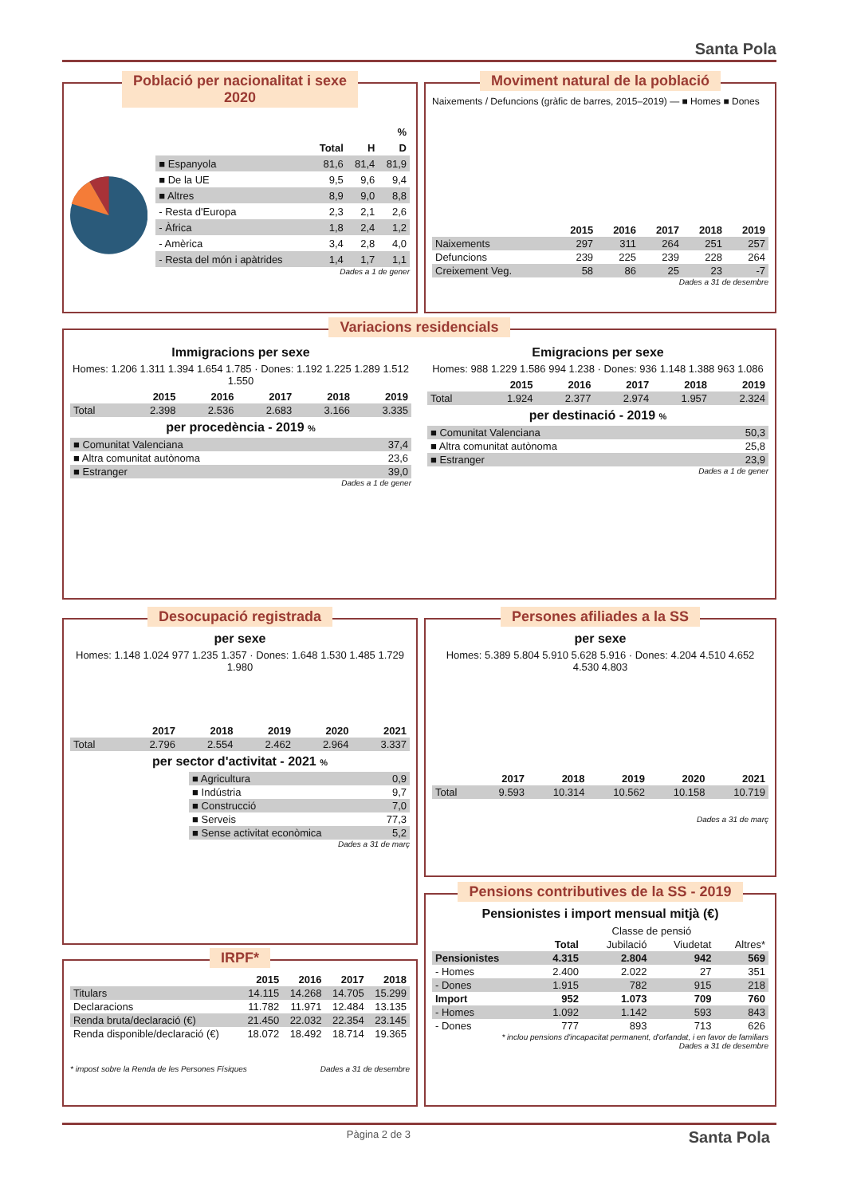Santa Pola
Població per nacionalitat i sexe
2020
| | % | | |
| --- | --- | --- | --- |
| | Total | H | D |
| ■ Espanyola | 81,6 | 81,4 | 81,9 |
| ■ De la UE | 9,5 | 9,6 | 9,4 |
| ■ Altres | 8,9 | 9,0 | 8,8 |
| - Resta d'Europa | 2,3 | 2,1 | 2,6 |
| - Àfrica | 1,8 | 2,4 | 1,2 |
| - Amèrica | 3,4 | 2,8 | 4,0 |
| - Resta del món i apàtrides | 1,4 | 1,7 | 1,1 |
Dades a 1 de gener
Moviment natural de la població
Naixements / Defuncions (gràfic de barres, 2015–2019) — ■ Homes ■ Dones
| | 2015 | 2016 | 2017 | 2018 | 2019 |
| --- | --- | --- | --- | --- | --- |
| Naixements | 297 | 311 | 264 | 251 | 257 |
| Defuncions | 239 | 225 | 239 | 228 | 264 |
| Creixement Veg. | 58 | 86 | 25 | 23 | -7 |
Dades a 31 de desembre
Variacions residencials
Immigracions per sexe
Homes: 1.206 1.311 1.394 1.654 1.785 · Dones: 1.192 1.225 1.289 1.512 1.550
| | 2015 | 2016 | 2017 | 2018 | 2019 |
| --- | --- | --- | --- | --- | --- |
| Total | 2.398 | 2.536 | 2.683 | 3.166 | 3.335 |
per procedència - 2019 %
| ■ Comunitat Valenciana | 37,4 |
| ■ Altra comunitat autònoma | 23,6 |
| ■ Estranger | 39,0 |
Dades a 1 de gener
Emigracions per sexe
Homes: 988 1.229 1.586 994 1.238 · Dones: 936 1.148 1.388 963 1.086
| | 2015 | 2016 | 2017 | 2018 | 2019 |
| --- | --- | --- | --- | --- | --- |
| Total | 1.924 | 2.377 | 2.974 | 1.957 | 2.324 |
per destinació - 2019 %
| ■ Comunitat Valenciana | 50,3 |
| ■ Altra comunitat autònoma | 25,8 |
| ■ Estranger | 23,9 |
Dades a 1 de gener
Desocupació registrada
per sexe
Homes: 1.148 1.024 977 1.235 1.357 · Dones: 1.648 1.530 1.485 1.729 1.980
| | 2017 | 2018 | 2019 | 2020 | 2021 |
| --- | --- | --- | --- | --- | --- |
| Total | 2.796 | 2.554 | 2.462 | 2.964 | 3.337 |
per sector d'activitat - 2021 %
| ■ Agricultura | 0,9 |
| ■ Indústria | 9,7 |
| ■ Construcció | 7,0 |
| ■ Serveis | 77,3 |
| ■ Sense activitat econòmica | 5,2 |
Dades a 31 de març
Persones afiliades a la SS
per sexe
Homes: 5.389 5.804 5.910 5.628 5.916 · Dones: 4.204 4.510 4.652 4.530 4.803
| | 2017 | 2018 | 2019 | 2020 | 2021 |
| --- | --- | --- | --- | --- | --- |
| Total | 9.593 | 10.314 | 10.562 | 10.158 | 10.719 |
Dades a 31 de març
IRPF*
| | 2015 | 2016 | 2017 | 2018 |
| --- | --- | --- | --- | --- |
| Titulars | 14.115 | 14.268 | 14.705 | 15.299 |
| Declaracions | 11.782 | 11.971 | 12.484 | 13.135 |
| Renda bruta/declaració (€) | 21.450 | 22.032 | 22.354 | 23.145 |
| Renda disponible/declaració (€) | 18.072 | 18.492 | 18.714 | 19.365 |
* impost sobre la Renda de les Persones Físiques Dades a 31 de desembre
Pensions contributives de la SS - 2019
Pensionistes i import mensual mitjà (€)
| | Classe de pensió | | | |
| --- | --- | --- | --- | --- |
| | Total | Jubilació | Viudetat | Altres* |
| Pensionistes | 4.315 | 2.804 | 942 | 569 |
| - Homes | 2.400 | 2.022 | 27 | 351 |
| - Dones | 1.915 | 782 | 915 | 218 |
| Import | 952 | 1.073 | 709 | 760 |
| - Homes | 1.092 | 1.142 | 593 | 843 |
| - Dones | 777 | 893 | 713 | 626 |
* inclou pensions d'incapacitat permanent, d'orfandat, i en favor de familiars
Dades a 31 de desembre
Pàgina 2 de 3 Santa Pola